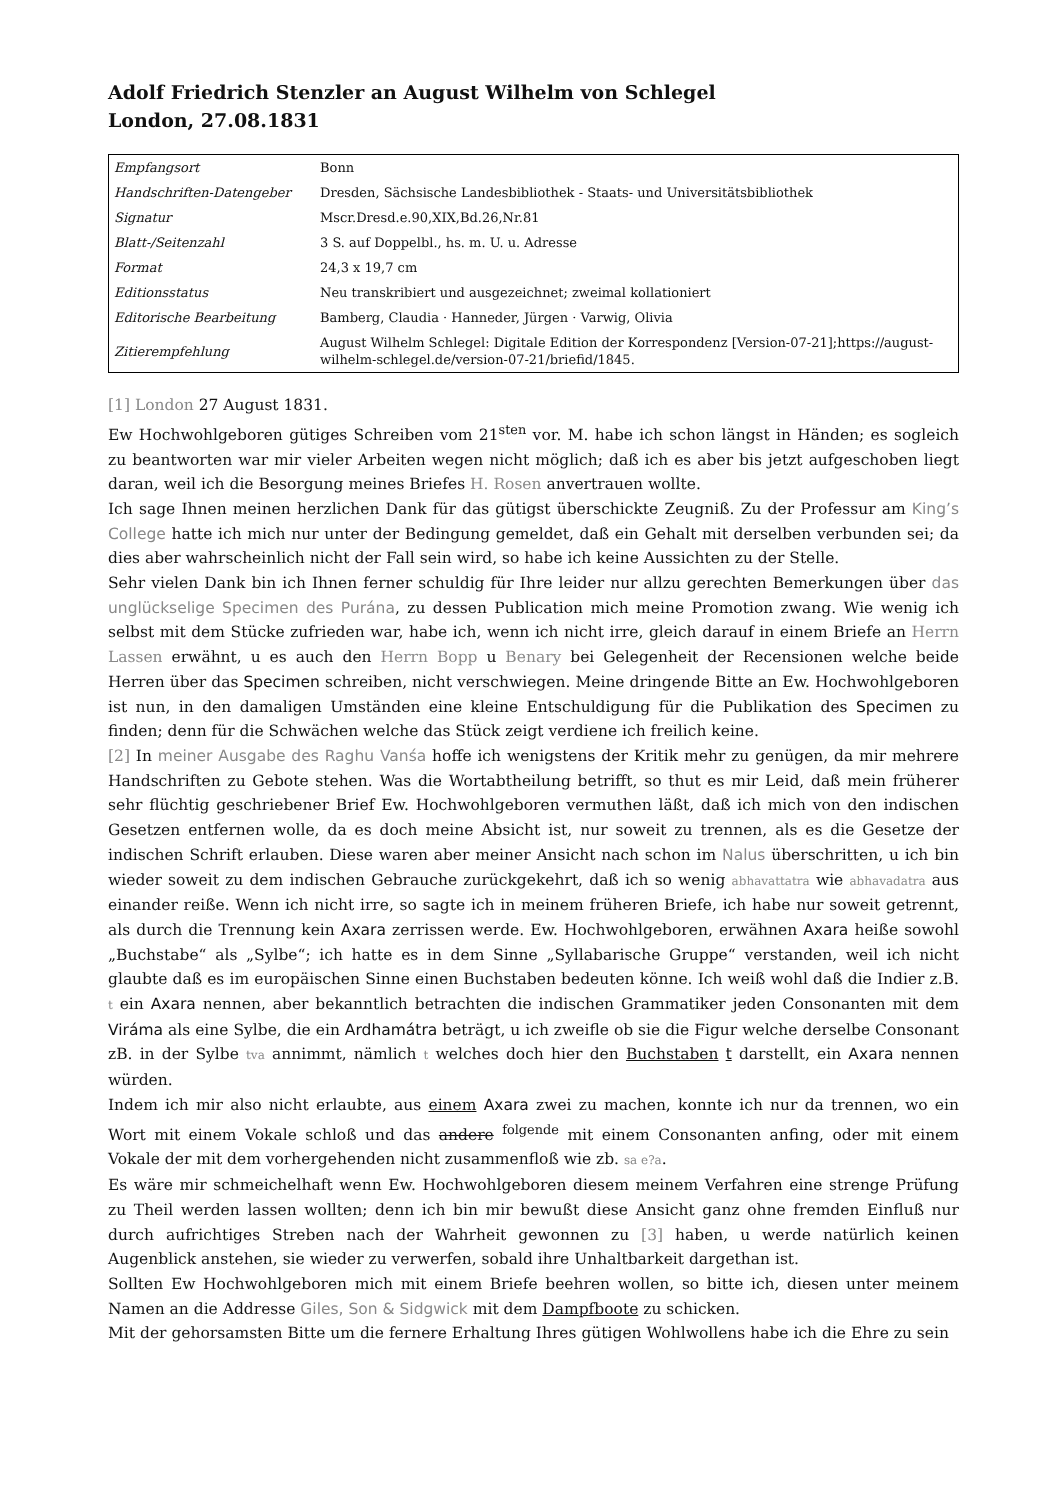Adolf Friedrich Stenzler an August Wilhelm von Schlegel
London, 27.08.1831
| Empfangsort | Bonn |
| Handschriften-Datengeber | Dresden, Sächsische Landesbibliothek - Staats- und Universitätsbibliothek |
| Signatur | Mscr.Dresd.e.90,XIX,Bd.26,Nr.81 |
| Blatt-/Seitenzahl | 3 S. auf Doppelbl., hs. m. U. u. Adresse |
| Format | 24,3 x 19,7 cm |
| Editionsstatus | Neu transkribiert und ausgezeichnet; zweimal kollationiert |
| Editorische Bearbeitung | Bamberg, Claudia · Hanneder, Jürgen · Varwig, Olivia |
| Zitierempfehlung | August Wilhelm Schlegel: Digitale Edition der Korrespondenz [Version-07-21];https://august-wilhelm-schlegel.de/version-07-21/briefid/1845. |
[1] London 27 August 1831.
Ew Hochwohlgeboren gütiges Schreiben vom 21<sup>sten</sup> vor. M. habe ich schon längst in Händen; es sogleich zu beantworten war mir vieler Arbeiten wegen nicht möglich; daß ich es aber bis jetzt aufgeschoben liegt daran, weil ich die Besorgung meines Briefes H. Rosen anvertrauen wollte.
Ich sage Ihnen meinen herzlichen Dank für das gütigst überschickte Zeugniß. Zu der Professur am King’s College hatte ich mich nur unter der Bedingung gemeldet, daß ein Gehalt mit derselben verbunden sei; da dies aber wahrscheinlich nicht der Fall sein wird, so habe ich keine Aussichten zu der Stelle.
Sehr vielen Dank bin ich Ihnen ferner schuldig für Ihre leider nur allzu gerechten Bemerkungen über das unglückselige Specimen des Purána, zu dessen Publication mich meine Promotion zwang. Wie wenig ich selbst mit dem Stücke zufrieden war, habe ich, wenn ich nicht irre, gleich darauf in einem Briefe an Herrn Lassen erwähnt, u es auch den Herrn Bopp u Benary bei Gelegenheit der Recensionen welche beide Herren über das Specimen schreiben, nicht verschwiegen. Meine dringende Bitte an Ew. Hochwohlgeboren ist nun, in den damaligen Umständen eine kleine Entschuldigung für die Publikation des Specimen zu finden; denn für die Schwächen welche das Stück zeigt verdiene ich freilich keine.
[2] In meiner Ausgabe des Raghu Vanśa hoffe ich wenigstens der Kritik mehr zu genügen, da mir mehrere Handschriften zu Gebote stehen. Was die Wortabtheilung betrifft, so thut es mir Leid, daß mein früherer sehr flüchtig geschriebener Brief Ew. Hochwohlgeboren vermuthen läßt, daß ich mich von den indischen Gesetzen entfernen wolle, da es doch meine Absicht ist, nur soweit zu trennen, als es die Gesetze der indischen Schrift erlauben. Diese waren aber meiner Ansicht nach schon im Nalus überschritten, u ich bin wieder soweit zu dem indischen Gebrauche zurückgekehrt, daß ich so wenig abhavattatra wie abhavadatra aus einander reiße. Wenn ich nicht irre, so sagte ich in meinem früheren Briefe, ich habe nur soweit getrennt, als durch die Trennung kein Axara zerrissen werde. Ew. Hochwohlgeboren, erwähnen Axara heiße sowohl „Buchstabe“ als „Sylbe“; ich hatte es in dem Sinne „Syllabarische Gruppe“ verstanden, weil ich nicht glaubte daß es im europäischen Sinne einen Buchstaben bedeuten könne. Ich weiß wohl daß die Indier z.B. t ein Axara nennen, aber bekanntlich betrachten die indischen Grammatiker jeden Consonanten mit dem Viráma als eine Sylbe, die ein Ardhamátra beträgt, u ich zweifle ob sie die Figur welche derselbe Consonant zB. in der Sylbe tva annimmt, nämlich t welches doch hier den Buchstaben t darstellt, ein Axara nennen würden.
Indem ich mir also nicht erlaubte, aus einem Axara zwei zu machen, konnte ich nur da trennen, wo ein Wort mit einem Vokale schloß und das andere <sup>folgende</sup> mit einem Consonanten anfing, oder mit einem Vokale der mit dem vorhergehenden nicht zusammenfloß wie zb. sa e?a.
Es wäre mir schmeichelhaft wenn Ew. Hochwohlgeboren diesem meinem Verfahren eine strenge Prüfung zu Theil werden lassen wollten; denn ich bin mir bewußt diese Ansicht ganz ohne fremden Einfluß nur durch aufrichtiges Streben nach der Wahrheit gewonnen zu [3] haben, u werde natürlich keinen Augenblick anstehen, sie wieder zu verwerfen, sobald ihre Unhaltbarkeit dargethan ist.
Sollten Ew Hochwohlgeboren mich mit einem Briefe beehren wollen, so bitte ich, diesen unter meinem Namen an die Addresse Giles, Son & Sidgwick mit dem Dampfboote zu schicken.
Mit der gehorsamsten Bitte um die fernere Erhaltung Ihres gütigen Wohlwollens habe ich die Ehre zu sein